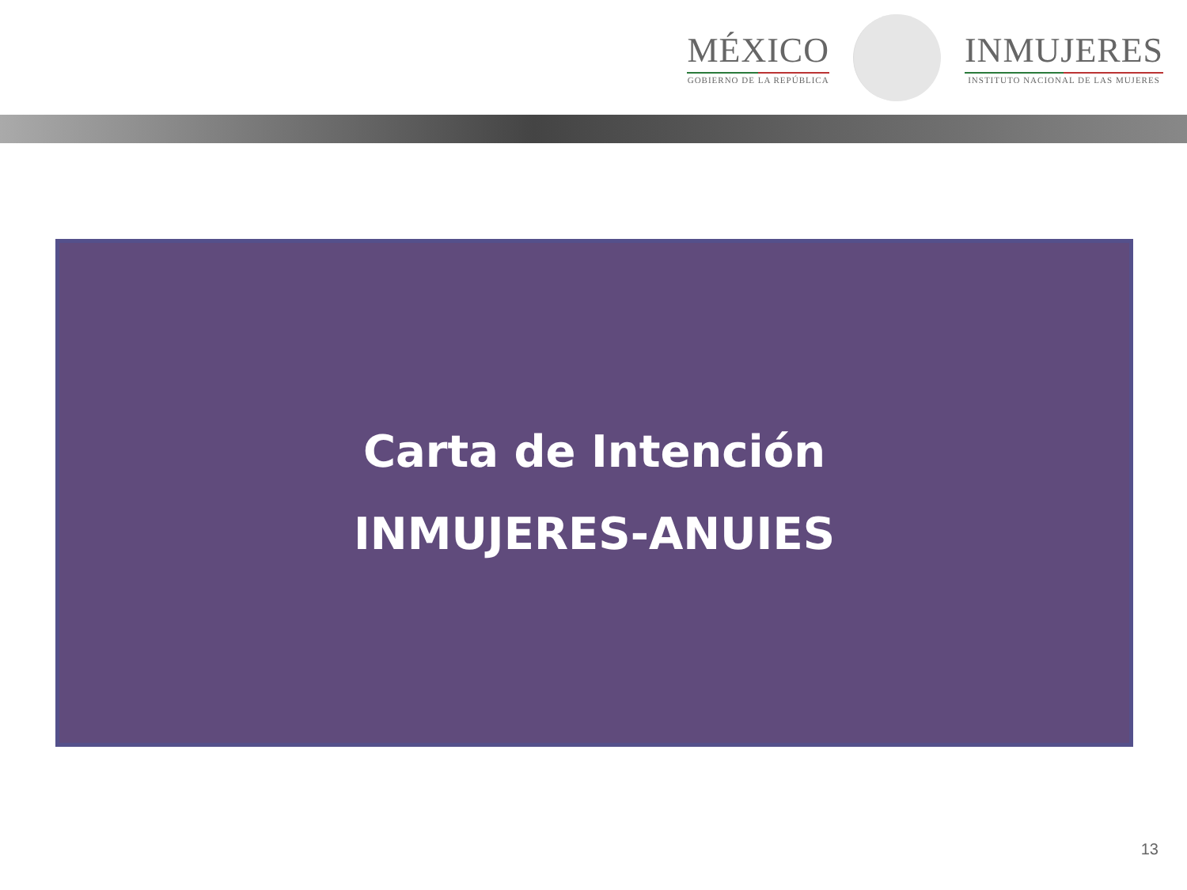MÉXICO
GOBIERNO DE LA REPÚBLICA
INMUJERES
INSTITUTO NACIONAL DE LAS MUJERES
Carta de Intención
INMUJERES-ANUIES
13